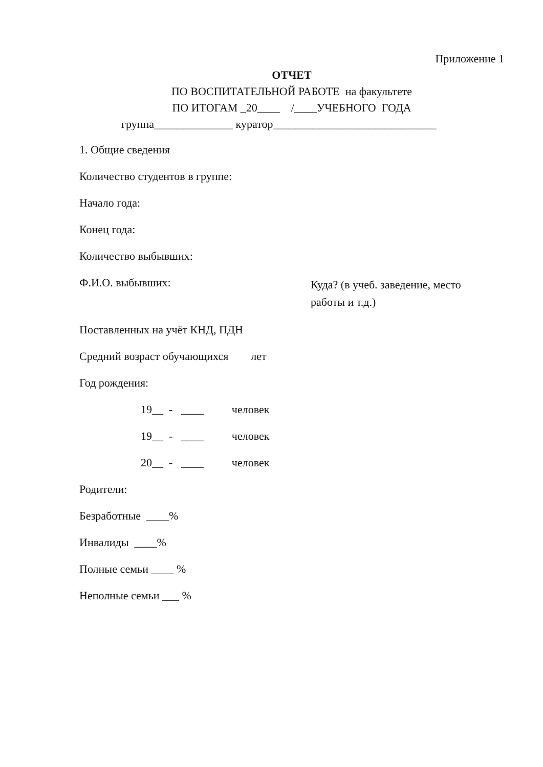Приложение 1
ОТЧЕТ
ПО ВОСПИТАТЕЛЬНОЙ РАБОТЕ на факультете
ПО ИТОГАМ _20____ /____УЧЕБНОГО ГОДА
группа______________ куратор_____________________________
1. Общие сведения
Количество студентов в группе:
Начало года:
Конец года:
Количество выбывших:
Ф.И.О. выбывших:
Куда? (в учеб. заведение, место работы и т.д.)
Поставленных на учёт КНД, ПДН
Средний возраст обучающихся лет
Год рождения:
19__ - ____ человек
19__ - ____ человек
20__ - ____ человек
Родители:
Безработные ____%
Инвалиды ____%
Полные семьи ____ %
Неполные семьи ___ %